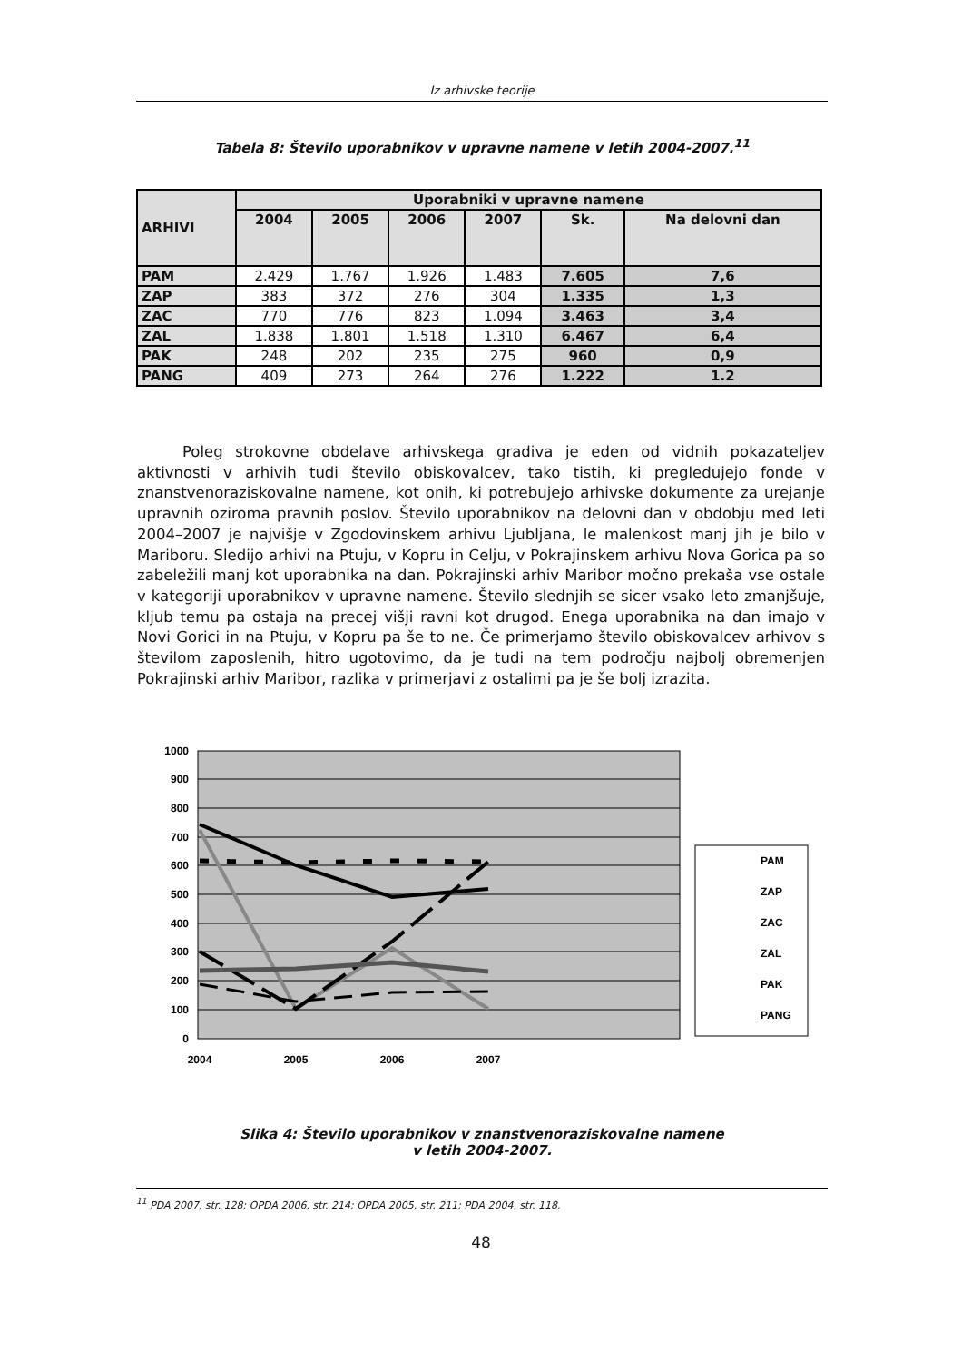Iz arhivske teorije
Tabela 8: Število uporabnikov v upravne namene v letih 2004-2007.<sup>11</sup>
| ARHIVI | Uporabniki v upravne namene | | | | | |
| --- | --- | --- | --- | --- | --- | --- |
| | 2004 | 2005 | 2006 | 2007 | Sk. | Na delovni dan |
| PAM | 2.429 | 1.767 | 1.926 | 1.483 | 7.605 | 7,6 |
| ZAP | 383 | 372 | 276 | 304 | 1.335 | 1,3 |
| ZAC | 770 | 776 | 823 | 1.094 | 3.463 | 3,4 |
| ZAL | 1.838 | 1.801 | 1.518 | 1.310 | 6.467 | 6,4 |
| PAK | 248 | 202 | 235 | 275 | 960 | 0,9 |
| PANG | 409 | 273 | 264 | 276 | 1.222 | 1.2 |
Poleg strokovne obdelave arhivskega gradiva je eden od vidnih pokazateljev aktivnosti v arhivih tudi število obiskovalcev, tako tistih, ki pregledujejo fonde v znanstvenoraziskovalne namene, kot onih, ki potrebujejo arhivske dokumente za urejanje upravnih oziroma pravnih poslov. Število uporabnikov na delovni dan v obdobju med leti 2004–2007 je najvišje v Zgodovinskem arhivu Ljubljana, le malenkost manj jih je bilo v Mariboru. Sledijo arhivi na Ptuju, v Kopru in Celju, v Pokrajinskem arhivu Nova Gorica pa so zabeležili manj kot uporabnika na dan. Pokrajinski arhiv Maribor močno prekaša vse ostale v kategoriji uporabnikov v upravne namene. Število slednjih se sicer vsako leto zmanjšuje, kljub temu pa ostaja na precej višji ravni kot drugod. Enega uporabnika na dan imajo v Novi Gorici in na Ptuju, v Kopru pa še to ne. Če primerjamo število obiskovalcev arhivov s številom zaposlenih, hitro ugotovimo, da je tudi na tem področju najbolj obremenjen Pokrajinski arhiv Maribor, razlika v primerjavi z ostalimi pa je še bolj izrazita.
1000
900
800
700
600
500
400
300
200
100
0
2004
2005
2006
2007
PAM
ZAP
ZAC
ZAL
PAK
PANG
Slika 4: Število uporabnikov v znanstvenoraziskovalne namene
v letih 2004-2007.
<sup>11</sup> PDA 2007, str. 128; OPDA 2006, str. 214; OPDA 2005, str. 211; PDA 2004, str. 118.
48